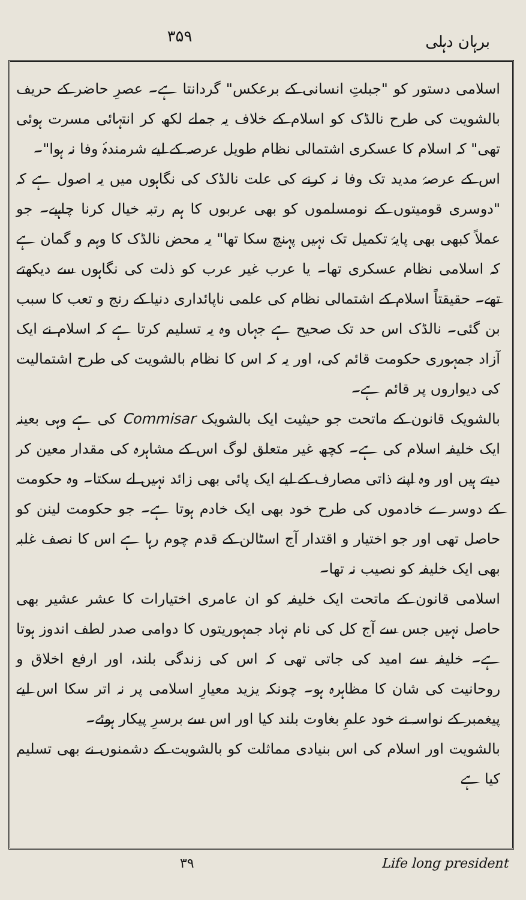برہان دہلی ۳۵۹
اسلامی دستور کو "جبلتِ انسانی کے برعکس" گردانتا ہے۔ عصرِ حاضر کے حریف بالشویت کی طرح نالڈک کو اسلام کے خلاف یہ جملے لکھ کر انتہائی مسرت ہوئی تھی" کہ اسلام کا عسکری اشتمالی نظام طویل عرصہ کے لیے شرمندۂ وفا نہ ہوا"۔
اس کے عرصۂ مدید تک وفا نہ کرنے کی علت نالڈک کی نگاہوں میں یہ اصول ہے کہ "دوسری قومیتوں کے نومسلموں کو بھی عربوں کا ہم رتبہ خیال کرنا چاہیے۔ جو عملاً کبھی بھی پایۂ تکمیل تک نہیں پہنچ سکا تھا" یہ محض نالڈک کا وہم و گمان ہے کہ اسلامی نظام عسکری تھا۔ یا عرب غیر عرب کو ذلت کی نگاہوں سے دیکھتے تھے۔ حقیقتاً اسلام کے اشتمالی نظام کی علمی ناپائداری دنیا کے رنج و تعب کا سبب بن گئی۔ نالڈک اس حد تک صحیح ہے جہاں وہ یہ تسلیم کرتا ہے کہ اسلام نے ایک آزاد جمہوری حکومت قائم کی، اور یہ کہ اس کا نظام بالشویت کی طرح اشتمالیت کی دیواروں پر قائم ہے۔
بالشویک قانون کے ماتحت جو حیثیت ایک بالشویک Commisar کی ہے وہی بعینہ ایک خلیفہ اسلام کی ہے۔ کچھ غیر متعلق لوگ اس کے مشاہرہ کی مقدار معین کر دیتے ہیں اور وہ اپنے ذاتی مصارف کے لیے ایک پائی بھی زائد نہیں لے سکتا۔ وہ حکومت کے دوسرے خادموں کی طرح خود بھی ایک خادم ہوتا ہے۔ جو حکومت لینن کو حاصل تھی اور جو اختیار و اقتدار آج اسٹالن کے قدم چوم رہا ہے اس کا نصف غلبہ بھی ایک خلیفہ کو نصیب نہ تھا۔
اسلامی قانون کے ماتحت ایک خلیفہ کو ان عامری اختیارات کا عشر عشیر بھی حاصل نہیں جس سے آج کل کی نام نہاد جمہوریتوں کا دوامی صدر لطف اندوز ہوتا ہے۔ خلیفہ سے امید کی جاتی تھی کہ اس کی زندگی بلند، اور ارفع اخلاق و روحانیت کی شان کا مظاہرہ ہو۔ چونکہ یزید معیارِ اسلامی پر نہ اتر سکا اس لیے پیغمبر کے نواسہ نے خود علمِ بغاوت بلند کیا اور اس سے برسرِ پیکار ہوئے۔
بالشویت اور اسلام کی اس بنیادی مماثلت کو بالشویت کے دشمنوں نے بھی تسلیم کیا ہے
۳۹ Life long president